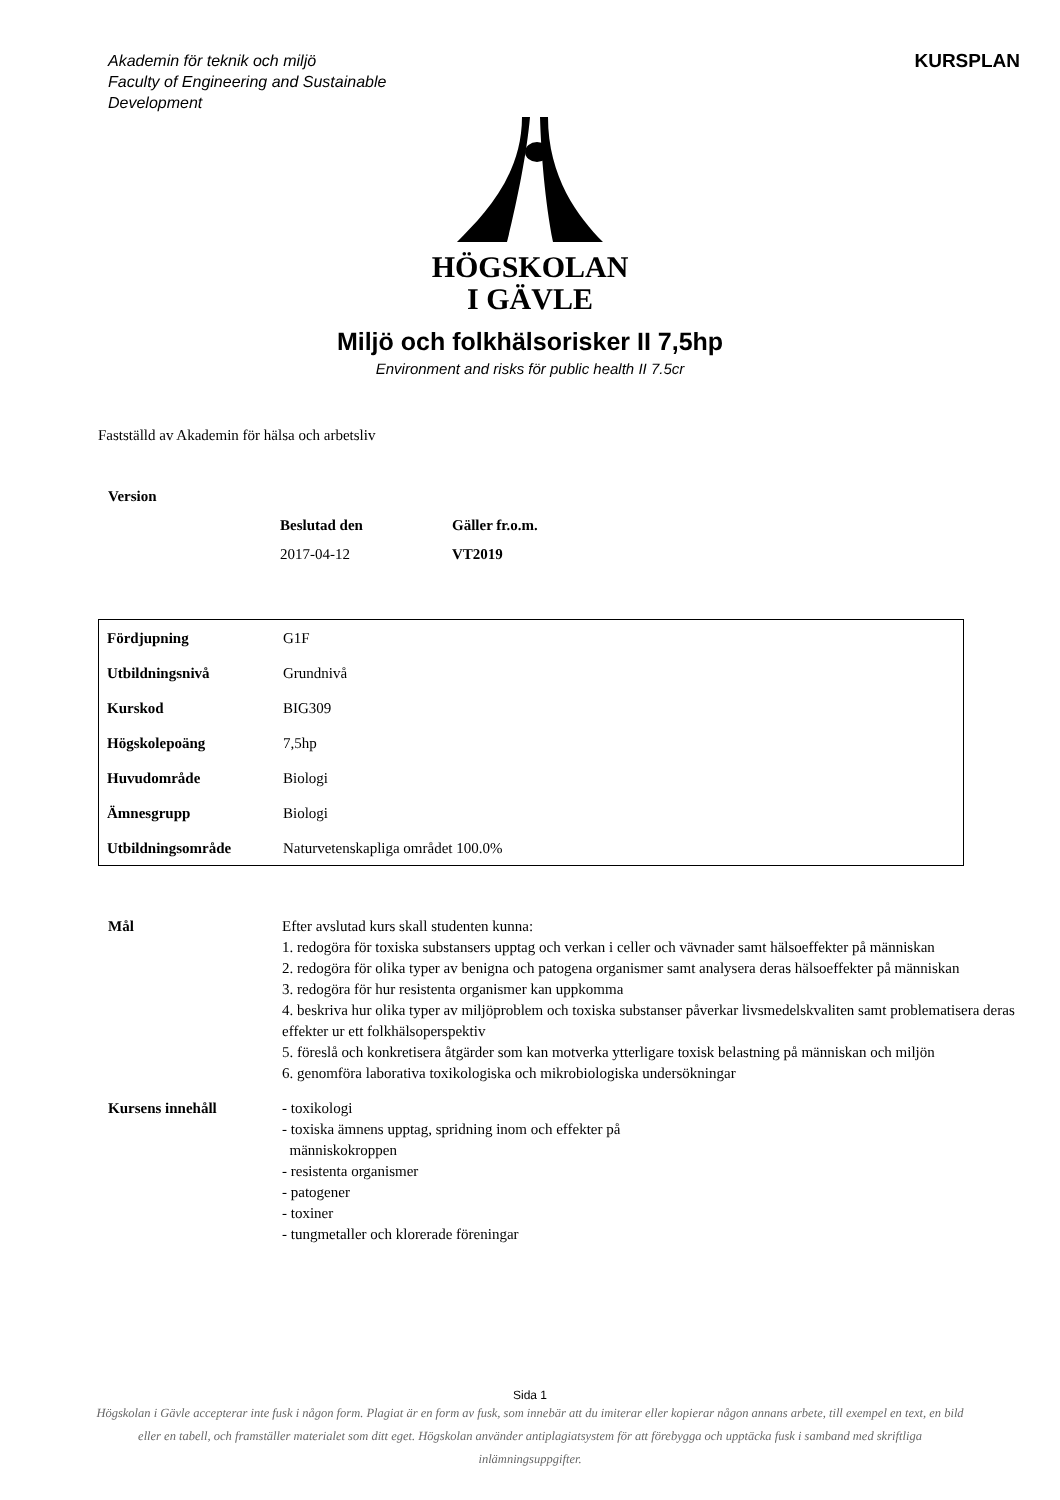Akademin för teknik och miljö
Faculty of Engineering and Sustainable Development
KURSPLAN
HÖGSKOLAN
I GÄVLE
Miljö och folkhälsorisker II 7,5hp
Environment and risks för public health II 7.5cr
Fastställd av Akademin för hälsa och arbetsliv
| Version | | |
| | Beslutad den | Gäller fr.o.m. |
| | 2017-04-12 | VT2019 |
| Fördjupning | G1F |
| Utbildningsnivå | Grundnivå |
| Kurskod | BIG309 |
| Högskolepoäng | 7,5hp |
| Huvudområde | Biologi |
| Ämnesgrupp | Biologi |
| Utbildningsområde | Naturvetenskapliga området 100.0% |
| Mål | Efter avslutad kurs skall studenten kunna: 1. redogöra för toxiska substansers upptag och verkan i celler och vävnader samt hälsoeffekter på människan 2. redogöra för olika typer av benigna och patogena organismer samt analysera deras hälsoeffekter på människan 3. redogöra för hur resistenta organismer kan uppkomma 4. beskriva hur olika typer av miljöproblem och toxiska substanser påverkar livsmedelskvaliten samt problematisera deras effekter ur ett folkhälsoperspektiv 5. föreslå och konkretisera åtgärder som kan motverka ytterligare toxisk belastning på människan och miljön 6. genomföra laborativa toxikologiska och mikrobiologiska undersökningar |
| Kursens innehåll | - toxikologi - toxiska ämnens upptag, spridning inom och effekter på människokroppen - resistenta organismer - patogener - toxiner - tungmetaller och klorerade föreningar |
Sida 1
Högskolan i Gävle accepterar inte fusk i någon form. Plagiat är en form av fusk, som innebär att du imiterar eller kopierar någon annans arbete, till exempel en text, en bild eller en tabell, och framställer materialet som ditt eget. Högskolan använder antiplagiatsystem för att förebygga och upptäcka fusk i samband med skriftliga inlämningsuppgifter.